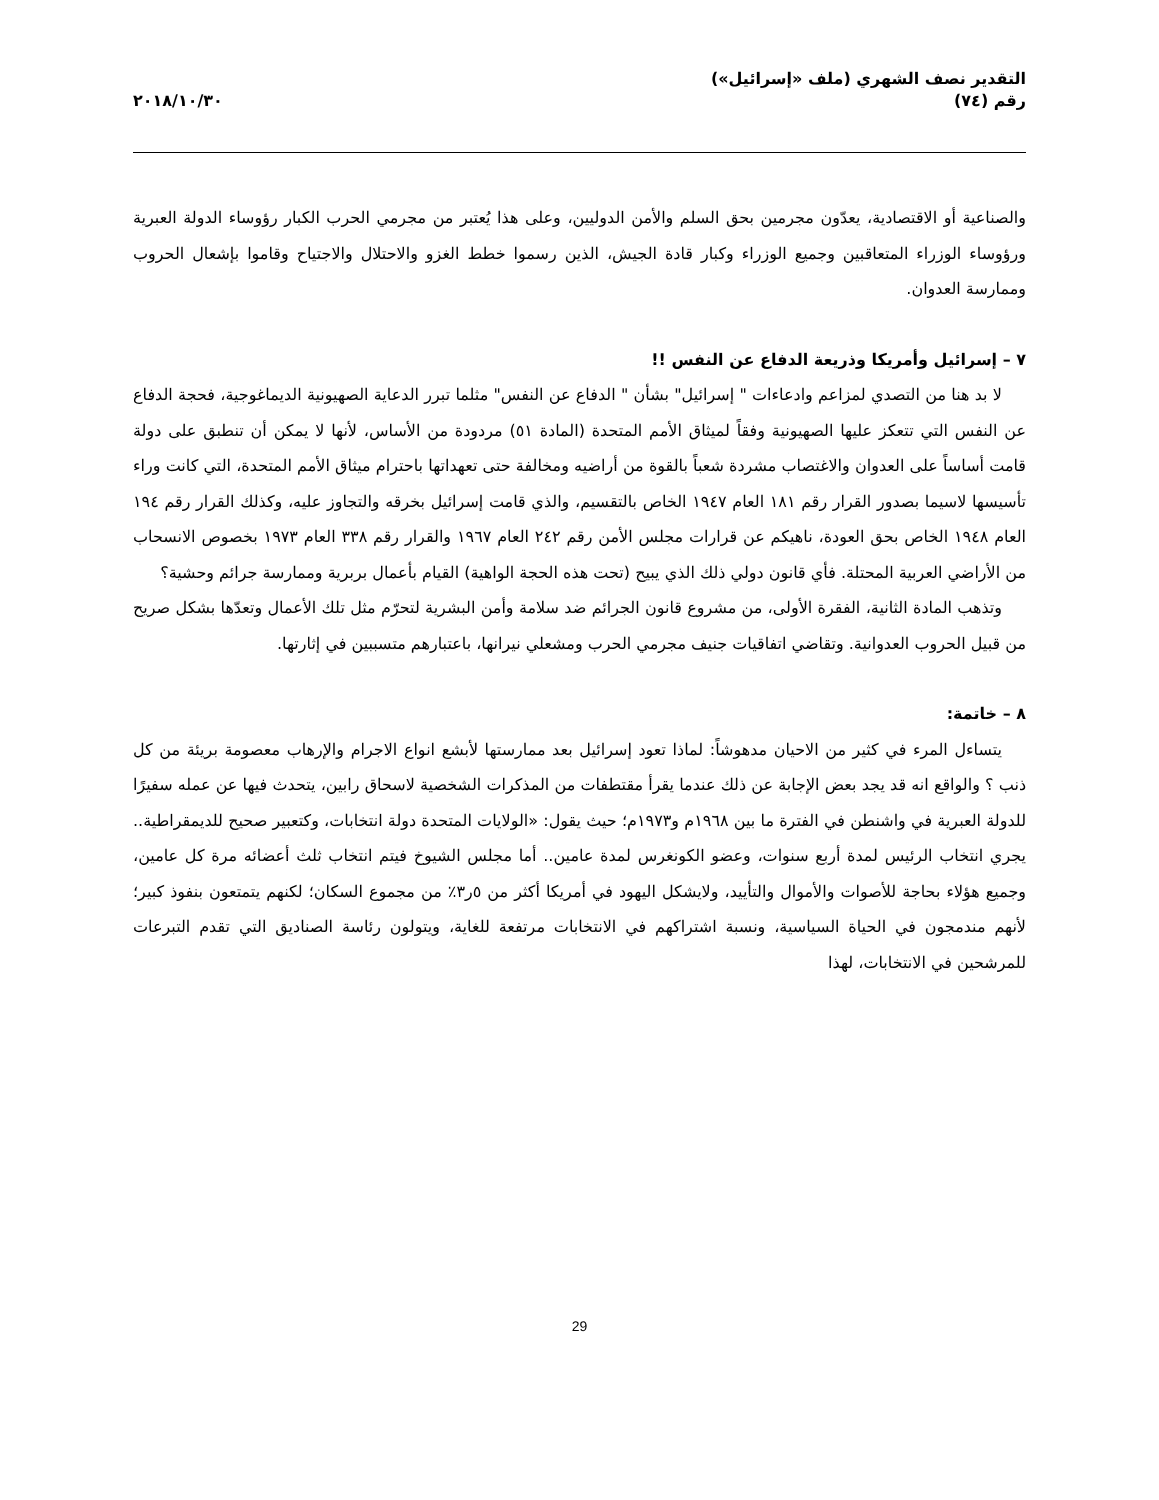التقدير نصف الشهري (ملف «إسرائيل»)
رقم (٧٤)
٢٠١٨/١٠/٣٠
والصناعية أو الاقتصادية، يعدّون مجرمين بحق السلم والأمن الدوليين، وعلى هذا يُعتبر من مجرمي الحرب الكبار رؤوساء الدولة العبرية ورؤوساء الوزراء المتعاقبين وجميع الوزراء وكبار قادة الجيش، الذين رسموا خطط الغزو والاحتلال والاجتياح وقاموا بإشعال الحروب وممارسة العدوان.
٧ – إسرائيل وأمريكا وذريعة الدفاع عن النفس !!
لا بد هنا من التصدي لمزاعم وادعاءات " إسرائيل" بشأن " الدفاع عن النفس" مثلما تبرر الدعاية الصهيونية الديماغوجية، فحجة الدفاع عن النفس التي تتعكز عليها الصهيونية وفقاً لميثاق الأمم المتحدة (المادة ٥١) مردودة من الأساس، لأنها لا يمكن أن تنطبق على دولة قامت أساساً على العدوان والاغتصاب مشردة شعباً بالقوة من أراضيه ومخالفة حتى تعهداتها باحترام ميثاق الأمم المتحدة، التي كانت وراء تأسيسها لاسيما بصدور القرار رقم ١٨١ العام ١٩٤٧ الخاص بالتقسيم، والذي قامت إسرائيل بخرقه والتجاوز عليه، وكذلك القرار رقم ١٩٤ العام ١٩٤٨ الخاص بحق العودة، ناهيكم عن قرارات مجلس الأمن رقم ٢٤٢ العام ١٩٦٧ والقرار رقم ٣٣٨ العام ١٩٧٣ بخصوص الانسحاب من الأراضي العربية المحتلة. فأي قانون دولي ذلك الذي يبيح (تحت هذه الحجة الواهية) القيام بأعمال بربرية وممارسة جرائم وحشية؟
وتذهب المادة الثانية، الفقرة الأولى، من مشروع قانون الجرائم ضد سلامة وأمن البشرية لتحرّم مثل تلك الأعمال وتعدّها بشكل صريح من قبيل الحروب العدوانية. وتقاضي اتفاقيات جنيف مجرمي الحرب ومشعلي نيرانها، باعتبارهم متسببين في إثارتها.
٨ – خاتمة:
يتساءل المرء في كثير من الاحيان مدهوشاً: لماذا تعود إسرائيل بعد ممارستها لأبشع انواع الاجرام والإرهاب معصومة بريئة من كل ذنب ؟ والواقع انه قد يجد بعض الإجابة عن ذلك عندما يقرأ مقتطفات من المذكرات الشخصية لاسحاق رابين، يتحدث فيها عن عمله سفيرًا للدولة العبرية في واشنطن في الفترة ما بين ١٩٦٨م و١٩٧٣م؛ حيث يقول: «الولايات المتحدة دولة انتخابات، وكتعبير صحيح للديمقراطية.. يجري انتخاب الرئيس لمدة أربع سنوات، وعضو الكونغرس لمدة عامين.. أما مجلس الشيوخ فيتم انتخاب ثلث أعضائه مرة كل عامين، وجميع هؤلاء بحاجة للأصوات والأموال والتأييد، ولايشكل اليهود في أمريكا أكثر من ٥ر٣٪ من مجموع السكان؛ لكنهم يتمتعون بنفوذ كبير؛ لأنهم مندمجون في الحياة السياسية، ونسبة اشتراكهم في الانتخابات مرتفعة للغاية، ويتولون رئاسة الصناديق التي تقدم التبرعات للمرشحين في الانتخابات، لهذا
29